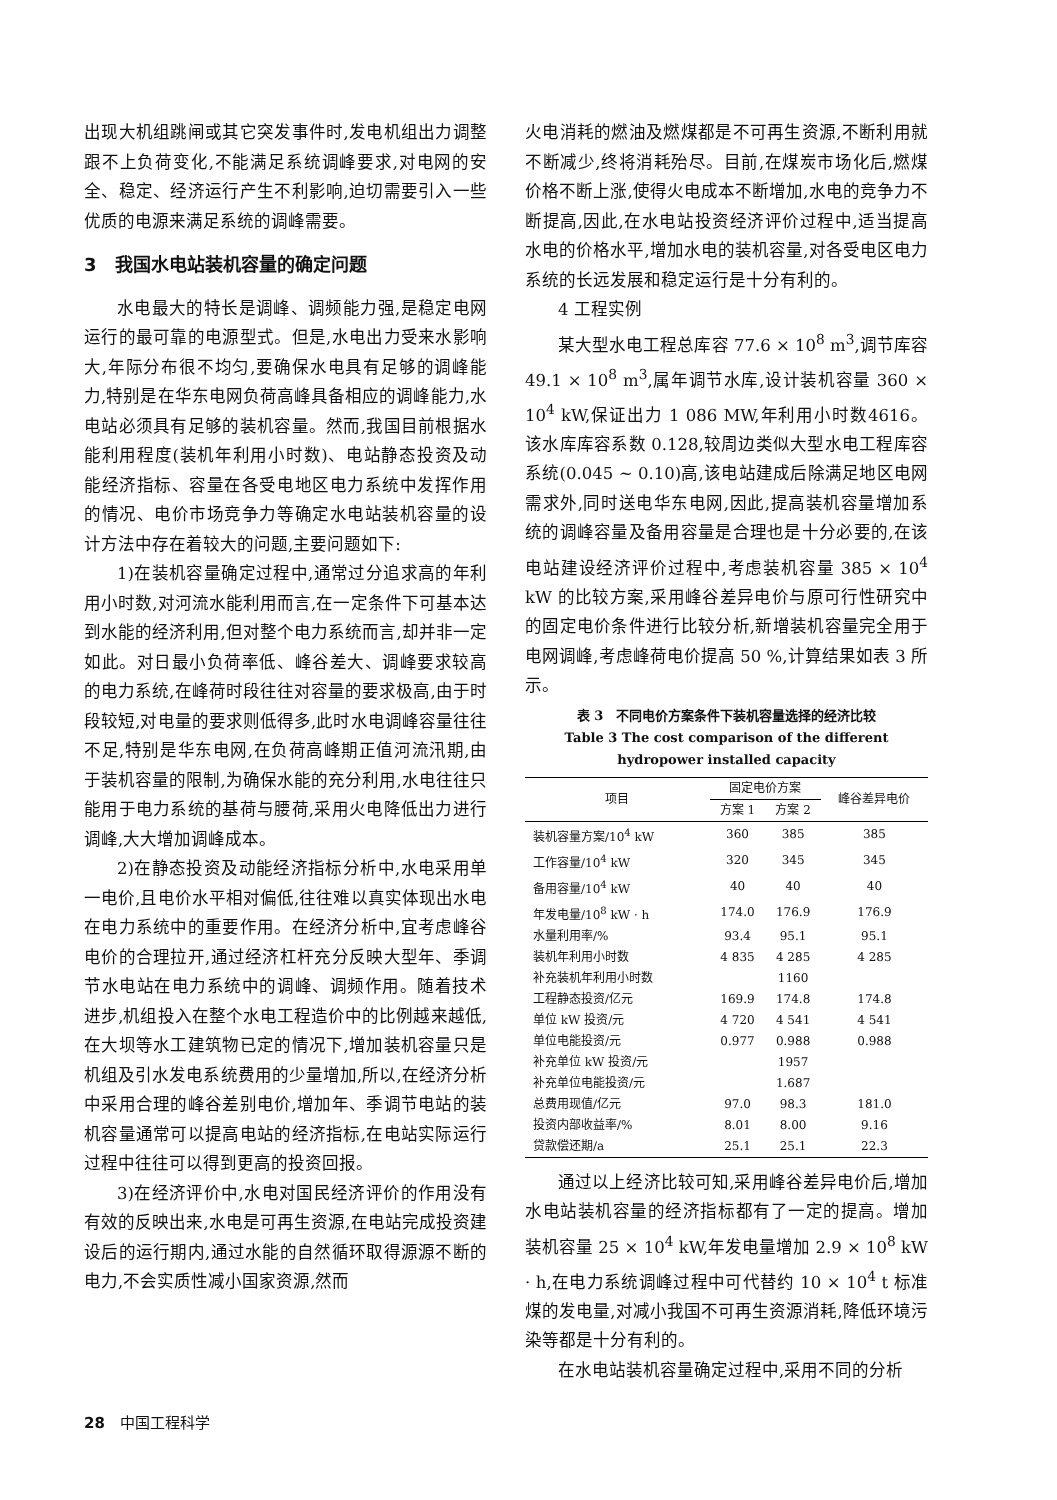出现大机组跳闸或其它突发事件时,发电机组出力调整跟不上负荷变化,不能满足系统调峰要求,对电网的安全、稳定、经济运行产生不利影响,迫切需要引入一些优质的电源来满足系统的调峰需要。
3　我国水电站装机容量的确定问题
水电最大的特长是调峰、调频能力强,是稳定电网运行的最可靠的电源型式。但是,水电出力受来水影响大,年际分布很不均匀,要确保水电具有足够的调峰能力,特别是在华东电网负荷高峰具备相应的调峰能力,水电站必须具有足够的装机容量。然而,我国目前根据水能利用程度(装机年利用小时数)、电站静态投资及动能经济指标、容量在各受电地区电力系统中发挥作用的情况、电价市场竞争力等确定水电站装机容量的设计方法中存在着较大的问题,主要问题如下:
1)在装机容量确定过程中,通常过分追求高的年利用小时数,对河流水能利用而言,在一定条件下可基本达到水能的经济利用,但对整个电力系统而言,却并非一定如此。对日最小负荷率低、峰谷差大、调峰要求较高的电力系统,在峰荷时段往往对容量的要求极高,由于时段较短,对电量的要求则低得多,此时水电调峰容量往往不足,特别是华东电网,在负荷高峰期正值河流汛期,由于装机容量的限制,为确保水能的充分利用,水电往往只能用于电力系统的基荷与腰荷,采用火电降低出力进行调峰,大大增加调峰成本。
2)在静态投资及动能经济指标分析中,水电采用单一电价,且电价水平相对偏低,往往难以真实体现出水电在电力系统中的重要作用。在经济分析中,宜考虑峰谷电价的合理拉开,通过经济杠杆充分反映大型年、季调节水电站在电力系统中的调峰、调频作用。随着技术进步,机组投入在整个水电工程造价中的比例越来越低,在大坝等水工建筑物已定的情况下,增加装机容量只是机组及引水发电系统费用的少量增加,所以,在经济分析中采用合理的峰谷差别电价,增加年、季调节电站的装机容量通常可以提高电站的经济指标,在电站实际运行过程中往往可以得到更高的投资回报。
3)在经济评价中,水电对国民经济评价的作用没有有效的反映出来,水电是可再生资源,在电站完成投资建设后的运行期内,通过水能的自然循环取得源源不断的电力,不会实质性减小国家资源,然而
火电消耗的燃油及燃煤都是不可再生资源,不断利用就不断减少,终将消耗殆尽。目前,在煤炭市场化后,燃煤价格不断上涨,使得火电成本不断增加,水电的竞争力不断提高,因此,在水电站投资经济评价过程中,适当提高水电的价格水平,增加水电的装机容量,对各受电区电力系统的长远发展和稳定运行是十分有利的。
4 工程实例
某大型水电工程总库容 77.6 × 10<sup>8</sup> m<sup>3</sup>,调节库容 49.1 × 10<sup>8</sup> m<sup>3</sup>,属年调节水库,设计装机容量 360 × 10<sup>4</sup> kW,保证出力 1 086 MW,年利用小时数4616。该水库库容系数 0.128,较周边类似大型水电工程库容系统(0.045 ~ 0.10)高,该电站建成后除满足地区电网需求外,同时送电华东电网,因此,提高装机容量增加系统的调峰容量及备用容量是合理也是十分必要的,在该电站建设经济评价过程中,考虑装机容量 385 × 10<sup>4</sup> kW 的比较方案,采用峰谷差异电价与原可行性研究中的固定电价条件进行比较分析,新增装机容量完全用于电网调峰,考虑峰荷电价提高 50 %,计算结果如表 3 所示。
表 3　不同电价方案条件下装机容量选择的经济比较
Table 3 The cost comparison of the different hydropower installed capacity
| 项目 | 固定电价方案 | | 峰谷差异电价 |
| --- | --- | --- | --- |
| | 方案 1 | 方案 2 | |
| 装机容量方案/10<sup>4</sup> kW | 360 | 385 | 385 |
| 工作容量/10<sup>4</sup> kW | 320 | 345 | 345 |
| 备用容量/10<sup>4</sup> kW | 40 | 40 | 40 |
| 年发电量/10<sup>8</sup> kW · h | 174.0 | 176.9 | 176.9 |
| 水量利用率/% | 93.4 | 95.1 | 95.1 |
| 装机年利用小时数 | 4 835 | 4 285 | 4 285 |
| 补充装机年利用小时数 | | 1160 | |
| 工程静态投资/亿元 | 169.9 | 174.8 | 174.8 |
| 单位 kW 投资/元 | 4 720 | 4 541 | 4 541 |
| 单位电能投资/元 | 0.977 | 0.988 | 0.988 |
| 补充单位 kW 投资/元 | | 1957 | |
| 补充单位电能投资/元 | | 1.687 | |
| 总费用现值/亿元 | 97.0 | 98.3 | 181.0 |
| 投资内部收益率/% | 8.01 | 8.00 | 9.16 |
| 贷款偿还期/a | 25.1 | 25.1 | 22.3 |
通过以上经济比较可知,采用峰谷差异电价后,增加水电站装机容量的经济指标都有了一定的提高。增加装机容量 25 × 10<sup>4</sup> kW,年发电量增加 2.9 × 10<sup>8</sup> kW · h,在电力系统调峰过程中可代替约 10 × 10<sup>4</sup> t 标准煤的发电量,对减小我国不可再生资源消耗,降低环境污染等都是十分有利的。
在水电站装机容量确定过程中,采用不同的分析
28　中国工程科学